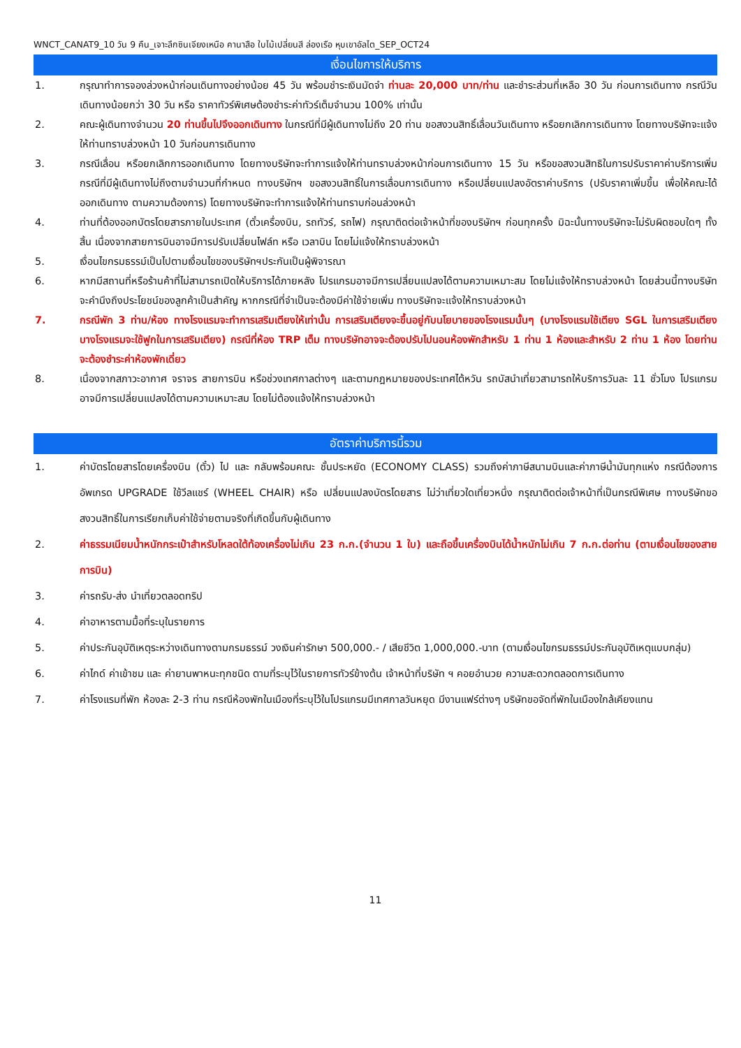WNCT_CANAT9_10 วัน 9 คืน_เจาะลึกซินเจียงเหนือ คานาสือ ใบไม้เปลี่ยนสี ล่องเรือ หุบเขาอัลไต_SEP_OCT24
เงื่อนไขการให้บริการ
1. กรุณาทำการจองล่วงหน้าก่อนเดินทางอย่างน้อย 45 วัน พร้อมชำระเงินมัดจำ ท่านละ 20,000 บาท/ท่าน และชำระส่วนที่เหลือ 30 วัน ก่อนการเดินทาง กรณีวันเดินทางน้อยกว่า 30 วัน หรือ ราคาทัวร์พิเศษต้องชำระค่าทัวร์เต็มจำนวน 100% เท่านั้น
2. คณะผู้เดินทางจำนวน 20 ท่านขึ้นไปจึงออกเดินทาง ในกรณีที่มีผู้เดินทางไม่ถึง 20 ท่าน ขอสงวนสิทธิ์เลื่อนวันเดินทาง หรือยกเลิกการเดินทาง โดยทางบริษัทจะแจ้งให้ท่านทราบล่วงหน้า 10 วันก่อนการเดินทาง
3. กรณีเลื่อน หรือยกเลิกการออกเดินทาง โดยทางบริษัทจะทำการแจ้งให้ท่านทราบล่วงหน้าก่อนการเดินทาง 15 วัน หรือขอสงวนสิทธิในการปรับราคาค่าบริการเพิ่ม กรณีที่มีผู้เดินทางไม่ถึงตามจำนวนที่กำหนด ทางบริษัทฯ ขอสงวนสิทธิ์ในการเลื่อนการเดินทาง หรือเปลี่ยนแปลงอัตราค่าบริการ (ปรับราคาเพิ่มขึ้น เพื่อให้คณะได้ออกเดินทาง ตามความต้องการ) โดยทางบริษัทจะทำการแจ้งให้ท่านทราบก่อนล่วงหน้า
4. ท่านที่ต้องออกบัตรโดยสารภายในประเทศ (ตั๋วเครื่องบิน, รถทัวร์, รถไฟ) กรุณาติดต่อเจ้าหน้าที่ของบริษัทฯ ก่อนทุกครั้ง มิฉะนั้นทางบริษัทจะไม่รับผิดชอบใดๆ ทั้งสิ้น เนื่องจากสายการบินอาจมีการปรับเปลี่ยนไฟล์ท หรือ เวลาบิน โดยไม่แจ้งให้ทราบล่วงหน้า
5. เงื่อนไขกรมธรรม์เป็นไปตามเงื่อนไขของบริษัทฯประกันเป็นผู้พิจารณา
6. หากมีสถานที่หรือร้านค้าที่ไม่สามารถเปิดให้บริการได้ภายหลัง โปรแกรมอาจมีการเปลี่ยนแปลงได้ตามความเหมาะสม โดยไม่แจ้งให้ทราบล่วงหน้า โดยส่วนนี้ทางบริษัทจะคำนึงถึงประโยชน์ของลูกค้าเป็นสำคัญ หากกรณีที่จำเป็นจะต้องมีค่าใช้จ่ายเพิ่ม ทางบริษัทจะแจ้งให้ทราบล่วงหน้า
7. กรณีพัก 3 ท่าน/ห้อง ทางโรงแรมจะทำการเสริมเตียงให้เท่านั้น การเสริมเตียงจะขึ้นอยู่กับนโยบายของโรงแรมนั้นๆ (บางโรงแรมใช้เตียง SGL ในการเสริมเตียง บางโรงแรมจะใช้ฟูกในการเสริมเตียง) กรณีที่ห้อง TRP เต็ม ทางบริษัทอาจจะต้องปรับไปนอนห้องพักสำหรับ 1 ท่าน 1 ห้องและสำหรับ 2 ท่าน 1 ห้อง โดยท่านจะต้องชำระค่าห้องพักเดี่ยว
8. เนื่องจากสภาวะอากาศ จราจร สายการบิน หรือช่วงเทศกาลต่างๆ และตามกฎหมายของประเทศไต้หวัน รถบัสนำเที่ยวสามารถให้บริการวันละ 11 ชั่วโมง โปรแกรมอาจมีการเปลี่ยนแปลงได้ตามความเหมาะสม โดยไม่ต้องแจ้งให้ทราบล่วงหน้า
อัตราค่าบริการนี้รวม
1. ค่าบัตรโดยสารโดยเครื่องบิน (ตั๋ว) ไป และ กลับพร้อมคณะ ชั้นประหยัด (ECONOMY CLASS) รวมถึงค่าภาษีสนามบินและค่าภาษีน้ำมันทุกแห่ง กรณีต้องการอัพเกรด UPGRADE ใช้วีลแชร์ (WHEEL CHAIR) หรือ เปลี่ยนแปลงบัตรโดยสาร ไม่ว่าเที่ยวใดเที่ยวหนึ่ง กรุณาติดต่อเจ้าหน้าที่เป็นกรณีพิเศษ ทางบริษัทขอสงวนสิทธิ์ในการเรียกเก็บค่าใช้จ่ายตามจริงที่เกิดขึ้นกับผู้เดินทาง
2. ค่าธรรมเนียมน้ำหนักกระเป๋าสำหรับโหลดใต้ท้องเครื่องไม่เกิน 23 ก.ก.(จำนวน 1 ใบ) และถือขึ้นเครื่องบินได้น้ำหนักไม่เกิน 7 ก.ก.ต่อท่าน (ตามเงื่อนไขของสายการบิน)
3. ค่ารถรับ-ส่ง นำเที่ยวตลอดทริป
4. ค่าอาหารตามมื้อที่ระบุในรายการ
5. ค่าประกันอุบัติเหตุระหว่างเดินทางตามกรมธรรม์ วงเงินค่ารักษา 500,000.- / เสียชีวิต 1,000,000.-บาท (ตามเงื่อนไขกรมธรรม์ประกันอุบัติเหตุแบบกลุ่ม)
6. ค่าไกด์ ค่าเข้าชม และ ค่ายานพาหนะทุกชนิด ตามที่ระบุไว้ในรายการทัวร์ข้างต้น เจ้าหน้าที่บริษัท ฯ คอยอำนวย ความสะดวกตลอดการเดินทาง
7. ค่าโรงแรมที่พัก ห้องละ 2-3 ท่าน กรณีห้องพักในเมืองที่ระบุไว้ในโปรแกรมมีเทศกาลวันหยุด มีงานแฟร์ต่างๆ บริษัทขอจัดที่พักในเมืองใกล้เคียงแทน
11